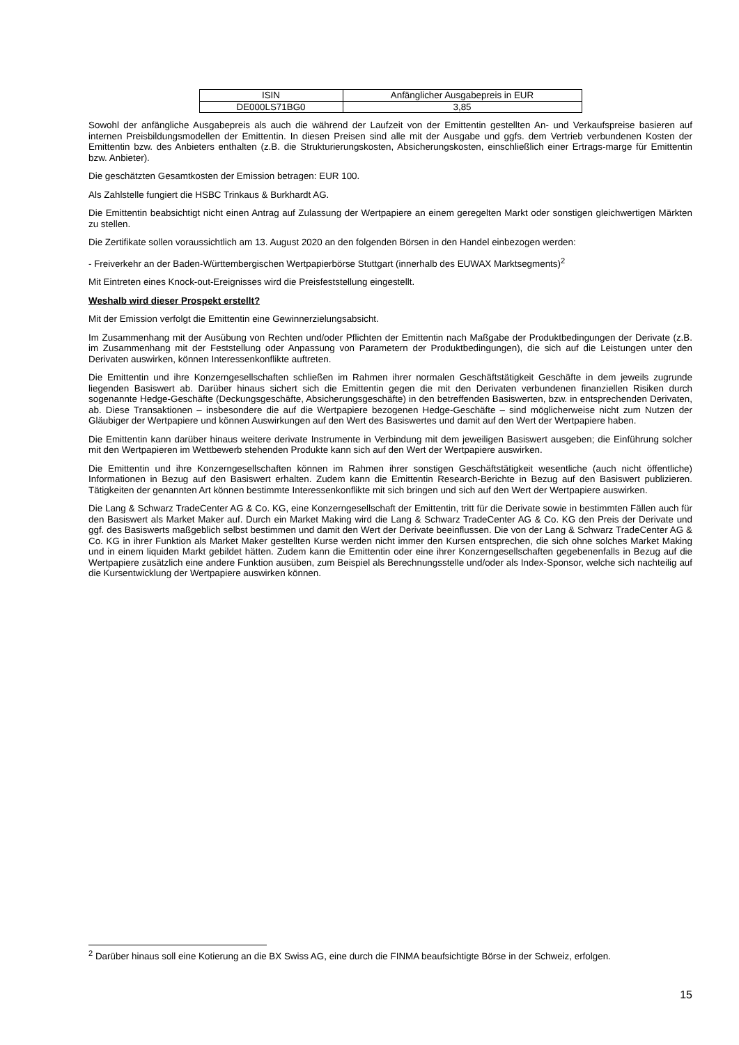| ISIN | Anfänglicher Ausgabepreis in EUR |
| --- | --- |
| DE000LS71BG0 | 3,85 |
Sowohl der anfängliche Ausgabepreis als auch die während der Laufzeit von der Emittentin gestellten An- und Verkaufspreise basieren auf internen Preisbildungsmodellen der Emittentin. In diesen Preisen sind alle mit der Ausgabe und ggfs. dem Vertrieb verbundenen Kosten der Emittentin bzw. des Anbieters enthalten (z.B. die Strukturierungskosten, Absicherungskosten, einschließlich einer Ertrags-marge für Emittentin bzw. Anbieter).
Die geschätzten Gesamtkosten der Emission betragen: EUR 100.
Als Zahlstelle fungiert die HSBC Trinkaus & Burkhardt AG.
Die Emittentin beabsichtigt nicht einen Antrag auf Zulassung der Wertpapiere an einem geregelten Markt oder sonstigen gleichwertigen Märkten zu stellen.
Die Zertifikate sollen voraussichtlich am 13. August 2020 an den folgenden Börsen in den Handel einbezogen werden:
- Freiverkehr an der Baden-Württembergischen Wertpapierbörse Stuttgart (innerhalb des EUWAX Marktsegments)<sup>2</sup>
Mit Eintreten eines Knock-out-Ereignisses wird die Preisfeststellung eingestellt.
Weshalb wird dieser Prospekt erstellt?
Mit der Emission verfolgt die Emittentin eine Gewinnerzielungsabsicht.
Im Zusammenhang mit der Ausübung von Rechten und/oder Pflichten der Emittentin nach Maßgabe der Produktbedingungen der Derivate (z.B. im Zusammenhang mit der Feststellung oder Anpassung von Parametern der Produktbedingungen), die sich auf die Leistungen unter den Derivaten auswirken, können Interessenkonflikte auftreten.
Die Emittentin und ihre Konzerngesellschaften schließen im Rahmen ihrer normalen Geschäftstätigkeit Geschäfte in dem jeweils zugrunde liegenden Basiswert ab. Darüber hinaus sichert sich die Emittentin gegen die mit den Derivaten verbundenen finanziellen Risiken durch sogenannte Hedge-Geschäfte (Deckungsgeschäfte, Absicherungsgeschäfte) in den betreffenden Basiswerten, bzw. in entsprechenden Derivaten, ab. Diese Transaktionen – insbesondere die auf die Wertpapiere bezogenen Hedge-Geschäfte – sind möglicherweise nicht zum Nutzen der Gläubiger der Wertpapiere und können Auswirkungen auf den Wert des Basiswertes und damit auf den Wert der Wertpapiere haben.
Die Emittentin kann darüber hinaus weitere derivate Instrumente in Verbindung mit dem jeweiligen Basiswert ausgeben; die Einführung solcher mit den Wertpapieren im Wettbewerb stehenden Produkte kann sich auf den Wert der Wertpapiere auswirken.
Die Emittentin und ihre Konzerngesellschaften können im Rahmen ihrer sonstigen Geschäftstätigkeit wesentliche (auch nicht öffentliche) Informationen in Bezug auf den Basiswert erhalten. Zudem kann die Emittentin Research-Berichte in Bezug auf den Basiswert publizieren. Tätigkeiten der genannten Art können bestimmte Interessenkonflikte mit sich bringen und sich auf den Wert der Wertpapiere auswirken.
Die Lang & Schwarz TradeCenter AG & Co. KG, eine Konzerngesellschaft der Emittentin, tritt für die Derivate sowie in bestimmten Fällen auch für den Basiswert als Market Maker auf. Durch ein Market Making wird die Lang & Schwarz TradeCenter AG & Co. KG den Preis der Derivate und ggf. des Basiswerts maßgeblich selbst bestimmen und damit den Wert der Derivate beeinflussen. Die von der Lang & Schwarz TradeCenter AG & Co. KG in ihrer Funktion als Market Maker gestellten Kurse werden nicht immer den Kursen entsprechen, die sich ohne solches Market Making und in einem liquiden Markt gebildet hätten. Zudem kann die Emittentin oder eine ihrer Konzerngesellschaften gegebenenfalls in Bezug auf die Wertpapiere zusätzlich eine andere Funktion ausüben, zum Beispiel als Berechnungsstelle und/oder als Index-Sponsor, welche sich nachteilig auf die Kursentwicklung der Wertpapiere auswirken können.
<sup>2</sup> Darüber hinaus soll eine Kotierung an die BX Swiss AG, eine durch die FINMA beaufsichtigte Börse in der Schweiz, erfolgen.
15